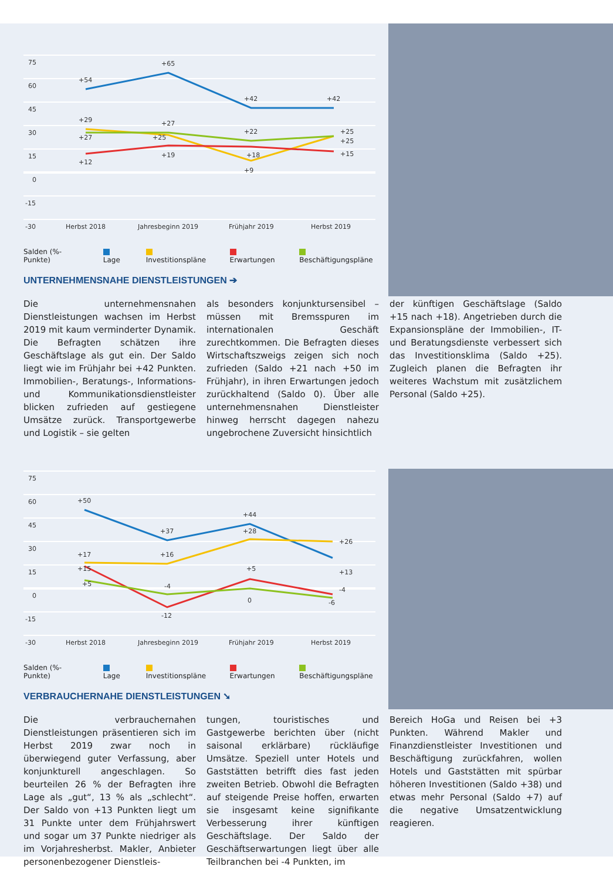75
60
45
30
15
0
-15
-30
+54
+65
+42
+42
+29
+27
+12
+27
+25
+19
+22
+18
+9
+25
+25
+15
Herbst 2018
Jahresbeginn 2019
Frühjahr 2019
Herbst 2019
Salden (%-Punkte) Lage Investitionspläne Erwartungen Beschäftigungspläne
UNTERNEHMENSNAHE DIENSTLEISTUNGEN ➔
Die unternehmensnahen Dienstleistungen wachsen im Herbst 2019 mit kaum verminderter Dynamik. Die Befragten schätzen ihre Geschäftslage als gut ein. Der Saldo liegt wie im Frühjahr bei +42 Punkten. Immobilien-, Beratungs-, Informations- und Kommunikationsdienstleister blicken zufrieden auf gestiegene Umsätze zurück. Transportgewerbe und Logistik – sie gelten
als besonders konjunktursensibel – müssen mit Bremsspuren im internationalen Geschäft zurechtkommen. Die Befragten dieses Wirtschaftszweigs zeigen sich noch zufrieden (Saldo +21 nach +50 im Frühjahr), in ihren Erwartungen jedoch zurückhaltend (Saldo 0). Über alle unternehmensnahen Dienstleister hinweg herrscht dagegen nahezu ungebrochene Zuversicht hinsichtlich
der künftigen Geschäftslage (Saldo +15 nach +18). Angetrieben durch die Expansionspläne der Immobilien-, IT- und Beratungsdienste verbessert sich das Investitionsklima (Saldo +25). Zugleich planen die Befragten ihr weiteres Wachstum mit zusätzlichem Personal (Saldo +25).
75
60
45
30
15
0
-15
-30
+50
+37
+44
+26
+13
+17
+15
+5
+16
-4
-12
+28
+5
0
-4
-6
Herbst 2018
Jahresbeginn 2019
Frühjahr 2019
Herbst 2019
Salden (%-Punkte) Lage Investitionspläne Erwartungen Beschäftigungspläne
VERBRAUCHERNAHE DIENSTLEISTUNGEN ➘
Die verbrauchernahen Dienstleistungen präsentieren sich im Herbst 2019 zwar noch in überwiegend guter Verfassung, aber konjunkturell angeschlagen. So beurteilen 26 % der Befragten ihre Lage als „gut“, 13 % als „schlecht“. Der Saldo von +13 Punkten liegt um 31 Punkte unter dem Frühjahrswert und sogar um 37 Punkte niedriger als im Vorjahresherbst. Makler, Anbieter personenbezogener Dienstleis-
tungen, touristisches und Gastgewerbe berichten über (nicht saisonal erklärbare) rückläufige Umsätze. Speziell unter Hotels und Gaststätten betrifft dies fast jeden zweiten Betrieb. Obwohl die Befragten auf steigende Preise hoffen, erwarten sie insgesamt keine signifikante Verbesserung ihrer künftigen Geschäftslage. Der Saldo der Geschäftserwartungen liegt über alle Teilbranchen bei -4 Punkten, im
Bereich HoGa und Reisen bei +3 Punkten. Während Makler und Finanzdienstleister Investitionen und Beschäftigung zurückfahren, wollen Hotels und Gaststätten mit spürbar höheren Investitionen (Saldo +38) und etwas mehr Personal (Saldo +7) auf die negative Umsatzentwicklung reagieren.